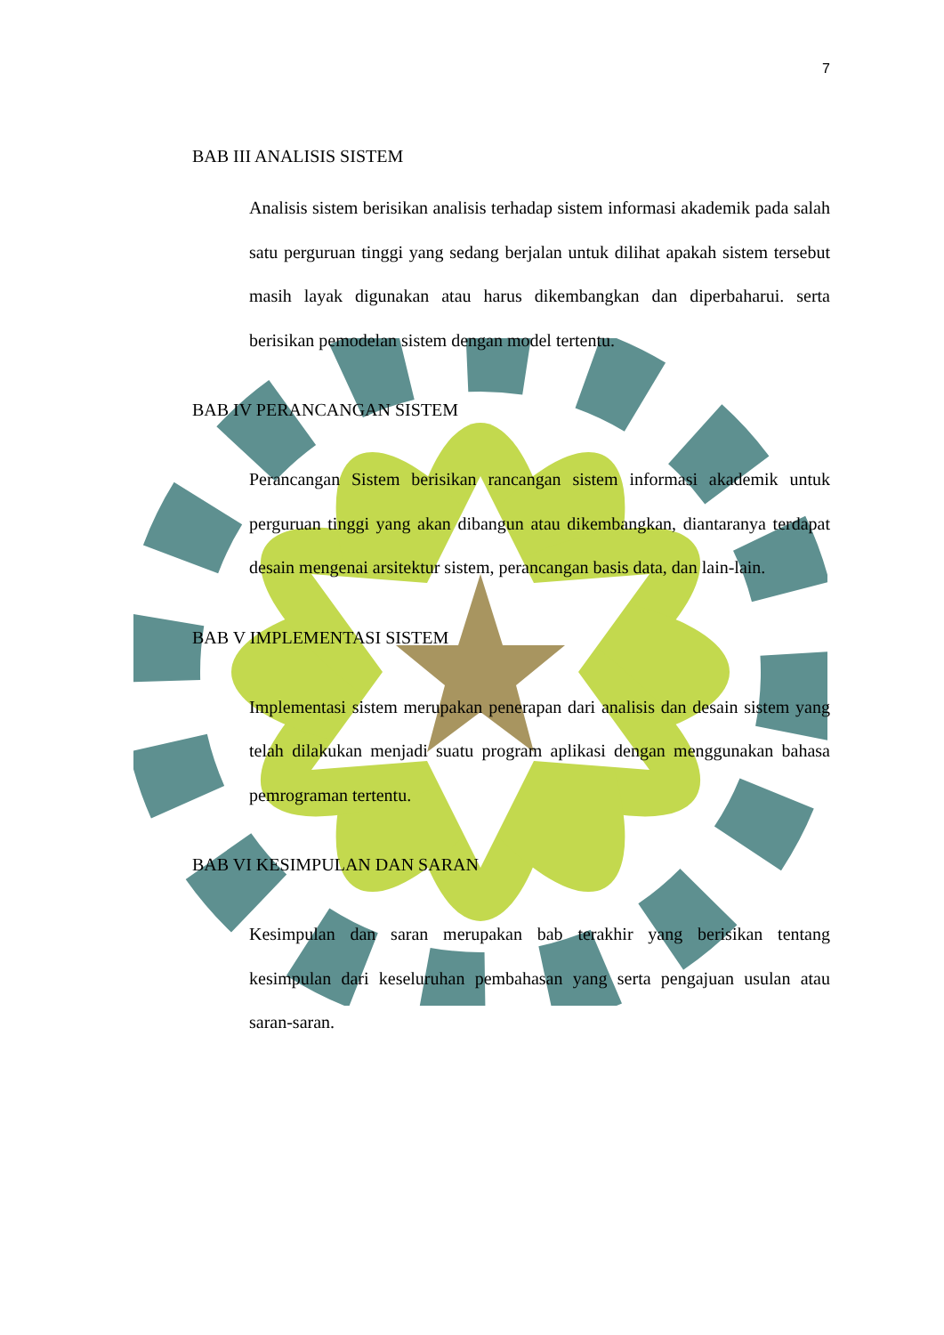7
BAB III ANALISIS SISTEM
Analisis sistem berisikan analisis terhadap sistem informasi akademik pada salah satu perguruan tinggi yang sedang berjalan untuk dilihat apakah sistem tersebut masih layak digunakan atau harus dikembangkan dan diperbaharui. serta berisikan pemodelan sistem dengan model tertentu.
BAB IV PERANCANGAN SISTEM
Perancangan Sistem berisikan rancangan sistem informasi akademik untuk perguruan tinggi yang akan dibangun atau dikembangkan, diantaranya terdapat desain mengenai arsitektur sistem, perancangan basis data, dan lain-lain.
BAB V IMPLEMENTASI SISTEM
Implementasi sistem merupakan penerapan dari analisis dan desain sistem yang telah dilakukan menjadi suatu program aplikasi dengan menggunakan bahasa pemrograman tertentu.
BAB VI KESIMPULAN DAN SARAN
Kesimpulan dan saran merupakan bab terakhir yang berisikan tentang kesimpulan dari keseluruhan pembahasan yang serta pengajuan usulan atau saran-saran.